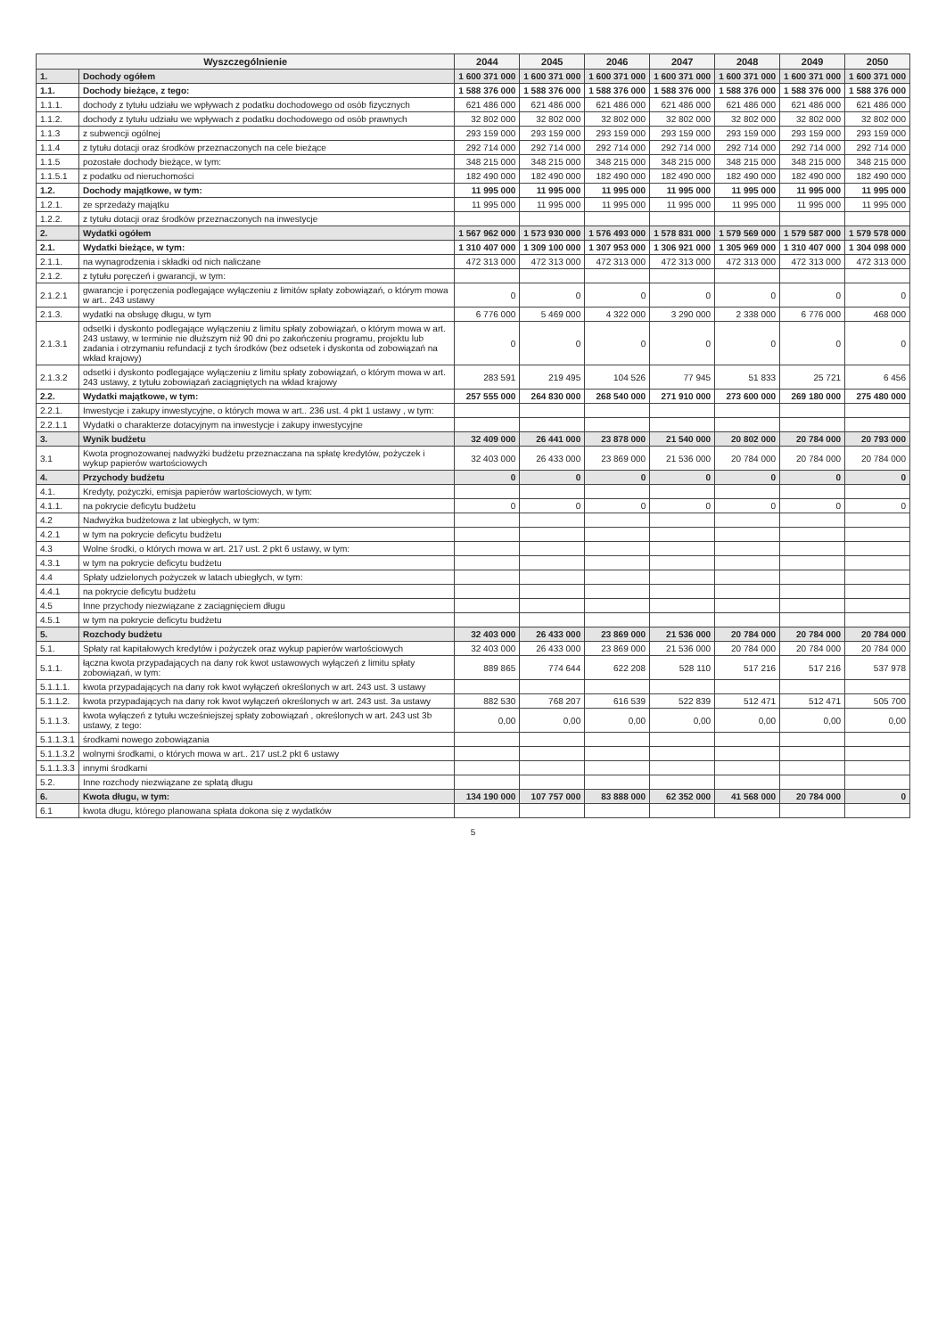| Wyszczególnienie | | 2044 | 2045 | 2046 | 2047 | 2048 | 2049 | 2050 |
| --- | --- | --- | --- | --- | --- | --- | --- | --- |
| 1. | Dochody ogółem | 1 600 371 000 | 1 600 371 000 | 1 600 371 000 | 1 600 371 000 | 1 600 371 000 | 1 600 371 000 | 1 600 371 000 |
| 1.1. | Dochody bieżące, z tego: | 1 588 376 000 | 1 588 376 000 | 1 588 376 000 | 1 588 376 000 | 1 588 376 000 | 1 588 376 000 | 1 588 376 000 |
| 1.1.1. | dochody z tytułu udziału we wpływach z podatku dochodowego od osób fizycznych | 621 486 000 | 621 486 000 | 621 486 000 | 621 486 000 | 621 486 000 | 621 486 000 | 621 486 000 |
| 1.1.2. | dochody z tytułu udziału we wpływach z podatku dochodowego od osób prawnych | 32 802 000 | 32 802 000 | 32 802 000 | 32 802 000 | 32 802 000 | 32 802 000 | 32 802 000 |
| 1.1.3 | z subwencji ogólnej | 293 159 000 | 293 159 000 | 293 159 000 | 293 159 000 | 293 159 000 | 293 159 000 | 293 159 000 |
| 1.1.4 | z tytułu dotacji oraz środków przeznaczonych na cele bieżące | 292 714 000 | 292 714 000 | 292 714 000 | 292 714 000 | 292 714 000 | 292 714 000 | 292 714 000 |
| 1.1.5 | pozostałe dochody bieżące, w tym: | 348 215 000 | 348 215 000 | 348 215 000 | 348 215 000 | 348 215 000 | 348 215 000 | 348 215 000 |
| 1.1.5.1 | z podatku od nieruchomości | 182 490 000 | 182 490 000 | 182 490 000 | 182 490 000 | 182 490 000 | 182 490 000 | 182 490 000 |
| 1.2. | Dochody majątkowe, w tym: | 11 995 000 | 11 995 000 | 11 995 000 | 11 995 000 | 11 995 000 | 11 995 000 | 11 995 000 |
| 1.2.1. | ze sprzedaży majątku | 11 995 000 | 11 995 000 | 11 995 000 | 11 995 000 | 11 995 000 | 11 995 000 | 11 995 000 |
| 1.2.2. | z tytułu dotacji oraz środków przeznaczonych na inwestycje | | | | | | | |
| 2. | Wydatki ogółem | 1 567 962 000 | 1 573 930 000 | 1 576 493 000 | 1 578 831 000 | 1 579 569 000 | 1 579 587 000 | 1 579 578 000 |
| 2.1. | Wydatki bieżące, w tym: | 1 310 407 000 | 1 309 100 000 | 1 307 953 000 | 1 306 921 000 | 1 305 969 000 | 1 310 407 000 | 1 304 098 000 |
| 2.1.1. | na wynagrodzenia i składki od nich naliczane | 472 313 000 | 472 313 000 | 472 313 000 | 472 313 000 | 472 313 000 | 472 313 000 | 472 313 000 |
| 2.1.2. | z tytułu poręczeń i gwarancji, w tym: | | | | | | | |
| 2.1.2.1 | gwarancje i poręczenia podlegające wyłączeniu z limitów spłaty zobowiązań, o którym mowa w art.. 243 ustawy | 0 | 0 | 0 | 0 | 0 | 0 | 0 |
| 2.1.3. | wydatki na obsługę długu, w tym | 6 776 000 | 5 469 000 | 4 322 000 | 3 290 000 | 2 338 000 | 6 776 000 | 468 000 |
| 2.1.3.1 | odsetki i dyskonto podlegające wyłączeniu z limitu spłaty zobowiązań, o którym mowa w art. 243 ustawy, w terminie nie dłuższym niż 90 dni po zakończeniu programu, projektu lub zadania i otrzymaniu refundacji z tych środków (bez odsetek i dyskonta od zobowiązań na wkład krajowy) | 0 | 0 | 0 | 0 | 0 | 0 | 0 |
| 2.1.3.2 | odsetki i dyskonto podlegające wyłączeniu z limitu spłaty zobowiązań, o którym mowa w art. 243 ustawy, z tytułu zobowiązań zaciągniętych na wkład krajowy | 283 591 | 219 495 | 104 526 | 77 945 | 51 833 | 25 721 | 6 456 |
| 2.2. | Wydatki majątkowe, w tym: | 257 555 000 | 264 830 000 | 268 540 000 | 271 910 000 | 273 600 000 | 269 180 000 | 275 480 000 |
| 2.2.1. | Inwestycje i zakupy inwestycyjne, o których mowa w art.. 236 ust. 4 pkt 1 ustawy , w tym: | | | | | | | |
| 2.2.1.1 | Wydatki o charakterze dotacyjnym na inwestycje i zakupy inwestycyjne | | | | | | | |
| 3. | Wynik budżetu | 32 409 000 | 26 441 000 | 23 878 000 | 21 540 000 | 20 802 000 | 20 784 000 | 20 793 000 |
| 3.1 | Kwota prognozowanej nadwyżki budżetu przeznaczana na spłatę kredytów, pożyczek i wykup papierów wartościowych | 32 403 000 | 26 433 000 | 23 869 000 | 21 536 000 | 20 784 000 | 20 784 000 | 20 784 000 |
| 4. | Przychody budżetu | 0 | 0 | 0 | 0 | 0 | 0 | 0 |
| 4.1. | Kredyty, pożyczki, emisja papierów wartościowych, w tym: | | | | | | | |
| 4.1.1. | na pokrycie deficytu budżetu | 0 | 0 | 0 | 0 | 0 | 0 | 0 |
| 4.2 | Nadwyżka budżetowa z lat ubiegłych, w tym: | | | | | | | |
| 4.2.1 | w tym na pokrycie deficytu budżetu | | | | | | | |
| 4.3 | Wolne środki, o których mowa w art. 217 ust. 2 pkt 6 ustawy, w tym: | | | | | | | |
| 4.3.1 | w tym na pokrycie deficytu budżetu | | | | | | | |
| 4.4 | Spłaty udzielonych pożyczek w latach ubiegłych, w tym: | | | | | | | |
| 4.4.1 | na pokrycie deficytu budżetu | | | | | | | |
| 4.5 | Inne przychody niezwiązane z zaciągnięciem długu | | | | | | | |
| 4.5.1 | w tym na pokrycie deficytu budżetu | | | | | | | |
| 5. | Rozchody budżetu | 32 403 000 | 26 433 000 | 23 869 000 | 21 536 000 | 20 784 000 | 20 784 000 | 20 784 000 |
| 5.1. | Spłaty rat kapitałowych kredytów i pożyczek oraz wykup papierów wartościowych | 32 403 000 | 26 433 000 | 23 869 000 | 21 536 000 | 20 784 000 | 20 784 000 | 20 784 000 |
| 5.1.1. | łączna kwota przypadających na dany rok kwot ustawowych wyłączeń z limitu spłaty zobowiązań, w tym: | 889 865 | 774 644 | 622 208 | 528 110 | 517 216 | 517 216 | 537 978 |
| 5.1.1.1. | kwota przypadających na dany rok kwot wyłączeń określonych w art. 243 ust. 3 ustawy | | | | | | | |
| 5.1.1.2. | kwota przypadających na dany rok kwot wyłączeń określonych w art. 243 ust. 3a ustawy | 882 530 | 768 207 | 616 539 | 522 839 | 512 471 | 512 471 | 505 700 |
| 5.1.1.3. | kwota wyłączeń z tytułu wcześniejszej spłaty zobowiązań , określonych w art. 243 ust 3b ustawy, z tego: | 0,00 | 0,00 | 0,00 | 0,00 | 0,00 | 0,00 | 0,00 |
| 5.1.1.3.1 | środkami nowego zobowiązania | | | | | | | |
| 5.1.1.3.2 | wolnymi środkami, o których mowa w art.. 217 ust.2 pkt 6 ustawy | | | | | | | |
| 5.1.1.3.3 | innymi środkami | | | | | | | |
| 5.2. | Inne rozchody niezwiązane ze spłatą długu | | | | | | | |
| 6. | Kwota długu, w tym: | 134 190 000 | 107 757 000 | 83 888 000 | 62 352 000 | 41 568 000 | 20 784 000 | 0 |
| 6.1 | kwota długu, którego planowana spłata dokona się z wydatków | | | | | | | |
5